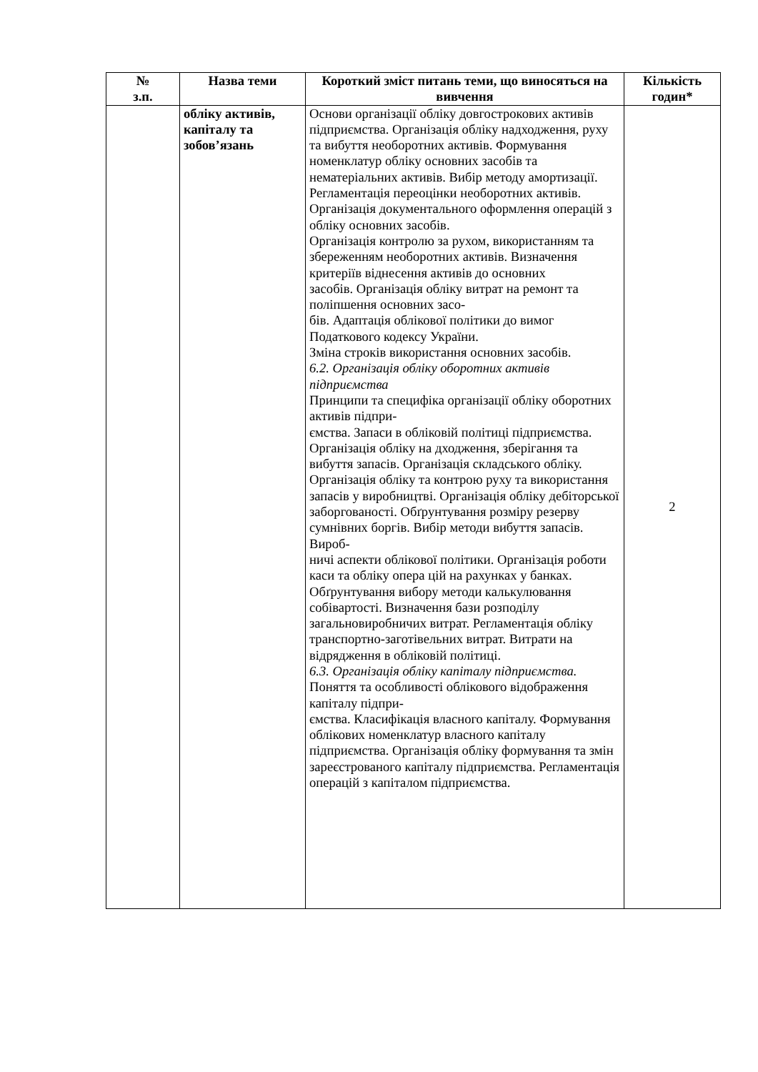| № з.п. | Назва теми | Короткий зміст питань теми, що виносяться на вивчення | Кількість годин* |
| --- | --- | --- | --- |
| | обліку активів, капіталу та зобов’язань | Основи організації обліку довгострокових активів підприємства. Організація обліку надходження, руху та вибуття необоротних активів. Формування номенклатур обліку основних засобів та нематеріальних активів. Вибір методу амортизації. Регламентація переоцінки необоротних активів. Організація документального оформлення операцій з обліку основних засобів. Організація контролю за рухом, використанням та збереженням необоротних активів. Визначення критеріїв віднесення активів до основних засобів. Організація обліку витрат на ремонт та поліпшення основних засо- бів. Адаптація облікової політики до вимог Податкового кодексу України. Зміна строків використання основних засобів. 6.2. Організація обліку оборотних активів підприємства Принципи та специфіка організації обліку оборотних активів підпри- ємства. Запаси в обліковій політиці підприємства. Організація обліку на дходження, зберігання та вибуття запасів. Організація складського обліку. Організація обліку та контрою руху та використання запасів у виробництві. Організація обліку дебіторської заборгованості. Обґрунтування розміру резерву сумнівних боргів. Вибір методи вибуття запасів. Вироб- ничі аспекти облікової політики. Організація роботи каси та обліку опера цій на рахунках у банках. Обґрунтування вибору методи калькулювання собівартості. Визначення бази розподілу загальновиробничих витрат. Регламентація обліку транспортно-заготівельних витрат. Витрати на відрядження в обліковій політиці. 6.3. Організація обліку капіталу підприємства. Поняття та особливості облікового відображення капіталу підпри- ємства. Класифікація власного капіталу. Формування облікових номенклатур власного капіталу підприємства. Організація обліку формування та змін зареєстрованого капіталу підприємства. Регламентація операцій з капіталом підприємства. | 2 |